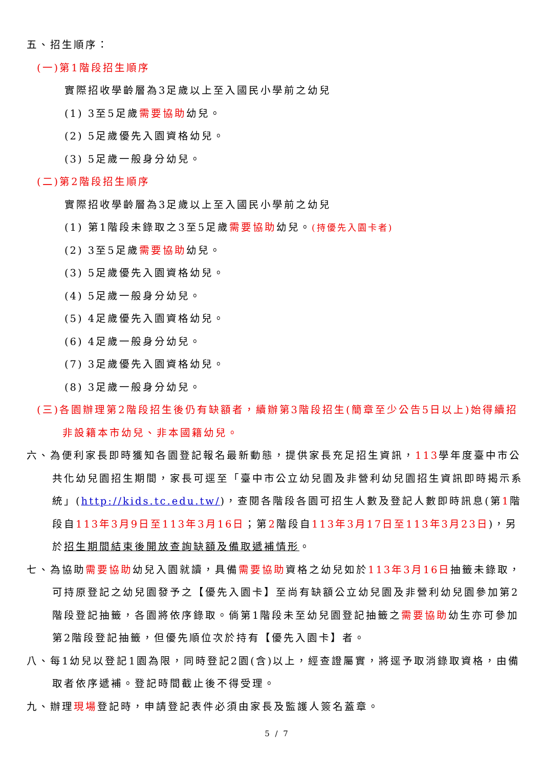五、招生順序：
(一)第1階段招生順序
實際招收學齡層為3足歲以上至入國民小學前之幼兒
(1) 3至5足歲需要協助幼兒。
(2) 5足歲優先入園資格幼兒。
(3) 5足歲一般身分幼兒。
(二)第2階段招生順序
實際招收學齡層為3足歲以上至入國民小學前之幼兒
(1) 第1階段未錄取之3至5足歲需要協助幼兒。(持優先入園卡者)
(2) 3至5足歲需要協助幼兒。
(3) 5足歲優先入園資格幼兒。
(4) 5足歲一般身分幼兒。
(5) 4足歲優先入園資格幼兒。
(6) 4足歲一般身分幼兒。
(7) 3足歲優先入園資格幼兒。
(8) 3足歲一般身分幼兒。
(三)各園辦理第2階段招生後仍有缺額者，續辦第3階段招生(簡章至少公告5日以上)始得續招非設籍本市幼兒、非本國籍幼兒。
六、為便利家長即時獲知各園登記報名最新動態，提供家長充足招生資訊，113學年度臺中市公共化幼兒園招生期間，家長可逕至「臺中市公立幼兒園及非營利幼兒園招生資訊即時揭示系統」(http://kids.tc.edu.tw/)，查閱各階段各園可招生人數及登記人數即時訊息(第1階段自113年3月9日至113年3月16日；第2階段自113年3月17日至113年3月23日)，另於招生期間結束後開放查詢缺額及備取遞補情形。
七、為協助需要協助幼兒入園就讀，具備需要協助資格之幼兒如於113年3月16日抽籤未錄取，可持原登記之幼兒園發予之【優先入園卡】至尚有缺額公立幼兒園及非營利幼兒園參加第2階段登記抽籤，各園將依序錄取。倘第1階段未至幼兒園登記抽籤之需要協助幼生亦可參加第2階段登記抽籤，但優先順位次於持有【優先入園卡】者。
八、每1幼兒以登記1園為限，同時登記2園(含)以上，經查證屬實，將逕予取消錄取資格，由備取者依序遞補。登記時間截止後不得受理。
九、辦理現場登記時，申請登記表件必須由家長及監護人簽名蓋章。
5 / 7